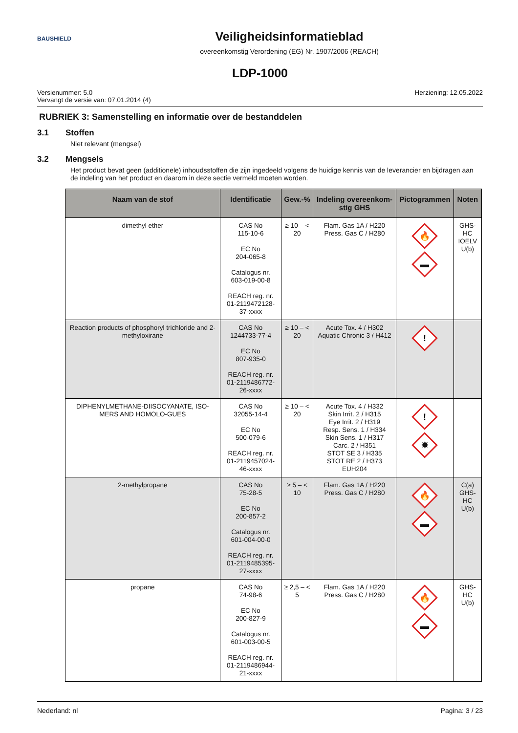BAUSHIELD
Veiligheidsinformatieblad
overeenkomstig Verordening (EG) Nr. 1907/2006 (REACH)
LDP-1000
Versienummer: 5.0
Vervangt de versie van: 07.01.2014 (4)
Herziening: 12.05.2022
RUBRIEK 3: Samenstelling en informatie over de bestanddelen
3.1 Stoffen
Niet relevant (mengsel)
3.2 Mengsels
Het product bevat geen (additionele) inhoudsstoffen die zijn ingedeeld volgens de huidige kennis van de leverancier en bijdragen aan de indeling van het product en daarom in deze sectie vermeld moeten worden.
| Naam van de stof | Identificatie | Gew.-% | Indeling overeenkom-stig GHS | Pictogrammen | Noten |
| --- | --- | --- | --- | --- | --- |
| dimethyl ether | CAS No 115-10-6 EC No 204-065-8 Catalogus nr. 603-019-00-8 REACH reg. nr. 01-2119472128-37-xxxx | ≥ 10 – < 20 | Flam. Gas 1A / H220 Press. Gas C / H280 | 🔥 ▬ | GHS-HC IOELV U(b) |
| Reaction products of phosphoryl trichloride and 2-methyloxirane | CAS No 1244733-77-4 EC No 807-935-0 REACH reg. nr. 01-2119486772-26-xxxx | ≥ 10 – < 20 | Acute Tox. 4 / H302 Aquatic Chronic 3 / H412 | ! | |
| DIPHENYLMETHANE-DIISOCYANATE, ISO-MERS AND HOMOLO-GUES | CAS No 32055-14-4 EC No 500-079-6 REACH reg. nr. 01-2119457024-46-xxxx | ≥ 10 – < 20 | Acute Tox. 4 / H332 Skin Irrit. 2 / H315 Eye Irrit. 2 / H319 Resp. Sens. 1 / H334 Skin Sens. 1 / H317 Carc. 2 / H351 STOT SE 3 / H335 STOT RE 2 / H373 EUH204 | ! ✸ | |
| 2-methylpropane | CAS No 75-28-5 EC No 200-857-2 Catalogus nr. 601-004-00-0 REACH reg. nr. 01-2119485395-27-xxxx | ≥ 5 – < 10 | Flam. Gas 1A / H220 Press. Gas C / H280 | 🔥 ▬ | C(a) GHS-HC U(b) |
| propane | CAS No 74-98-6 EC No 200-827-9 Catalogus nr. 601-003-00-5 REACH reg. nr. 01-2119486944-21-xxxx | ≥ 2,5 – < 5 | Flam. Gas 1A / H220 Press. Gas C / H280 | 🔥 ▬ | GHS-HC U(b) |
Nederland: nl Pagina: 3 / 23